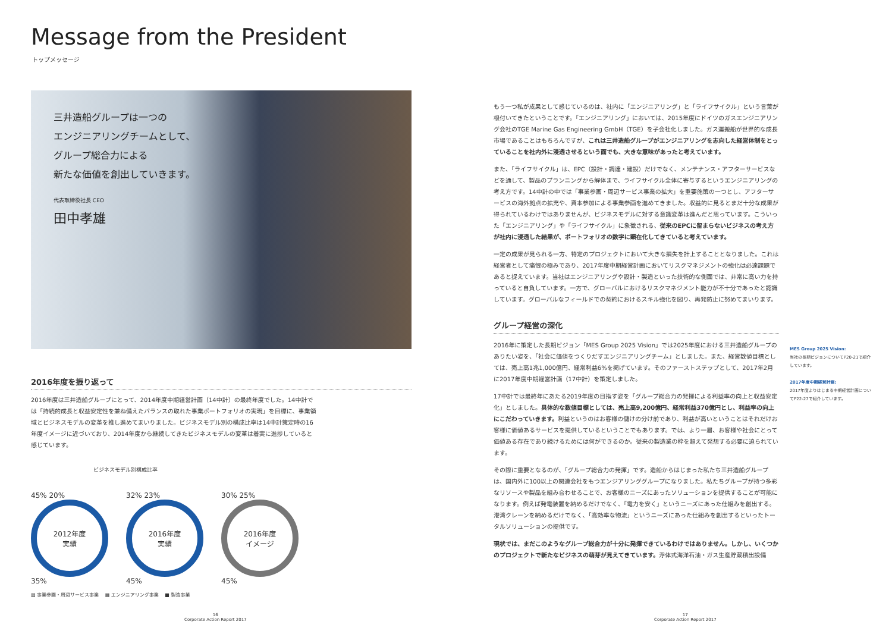Message from the President
トップメッセージ
三井造船グループは一つの
エンジニアリングチームとして、
グループ総合力による
新たな価値を創出していきます。
代表取締役社長 CEO
田中孝雄
2016年度を振り返って
2016年度は三井造船グループにとって、2014年度中期経営計画（14中計）の最終年度でした。14中計では「持続的成長と収益安定性を兼ね備えたバランスの取れた事業ポートフォリオの実現」を目標に、事業領域とビジネスモデルの変革を推し進めてまいりました。ビジネスモデル別の構成比率は14中計策定時の16年度イメージに近づいており、2014年度から継続してきたビジネスモデルの変革は着実に進捗していると感じています。
ビジネスモデル別構成比率
45% 20%
2012年度
実績
35%
32% 23%
2016年度
実績
45%
30% 25%
2016年度
イメージ
45%
▨ 事業参画・周辺サービス事業 　▦ エンジニアリング事業 　■ 製造事業
もう一つ私が成果として感じているのは、社内に「エンジニアリング」と「ライフサイクル」という言葉が根付いてきたということです。「エンジニアリング」においては、2015年度にドイツのガスエンジニアリング会社のTGE Marine Gas Engineering GmbH（TGE）を子会社化しました。ガス運搬船が世界的な成長市場であることはもちろんですが、これは三井造船グループがエンジニアリングを志向した経営体制をとっていることを社内外に浸透させるという面でも、大きな意味があったと考えています。
また、「ライフサイクル」は、EPC（設計・調達・建設）だけでなく、メンテナンス・アフターサービスなどを通して、製品のプランニングから解体まで、ライフサイクル全体に寄与するというエンジニアリングの考え方です。14中計の中では「事業参画・周辺サービス事業の拡大」を重要施策の一つとし、アフターサービスの海外拠点の拡充や、資本参加による事業参画を進めてきました。収益的に見るとまだ十分な成果が得られているわけではありませんが、ビジネスモデルに対する意識変革は進んだと思っています。こういった「エンジニアリング」や「ライフサイクル」に象徴される、従来のEPCに留まらないビジネスの考え方が社内に浸透した結果が、ポートフォリオの数字に顕在化してきていると考えています。
一定の成果が見られる一方、特定のプロジェクトにおいて大きな損失を計上することとなりました。これは経営者として痛恨の極みであり、2017年度中期経営計画においてリスクマネジメントの強化は必達課題であると捉えています。当社はエンジニアリングや設計・製造といった技術的な側面では、非常に高い力を持っていると自負しています。一方で、グローバルにおけるリスクマネジメント能力が不十分であったと認識しています。グローバルなフィールドでの契約におけるスキル強化を図り、再発防止に努めてまいります。
グループ経営の深化
2016年に策定した長期ビジョン「MES Group 2025 Vision」では2025年度における三井造船グループのありたい姿を、「社会に価値をつくりだすエンジニアリングチーム」としました。また、経営数値目標としては、売上高1兆1,000億円、経常利益6%を掲げています。そのファーストステップとして、2017年2月に2017年度中期経営計画（17中計）を策定しました。
17中計では最終年にあたる2019年度の目指す姿を「グループ総合力の発揮による利益率の向上と収益安定化」としました。具体的な数値目標としては、売上高9,200億円、経常利益370億円とし、利益率の向上にこだわっていきます。利益というのはお客様の儲けの分け前であり、利益が高いということはそれだけお客様に価値あるサービスを提供しているということでもあります。では、より一層、お客様や社会にとって価値ある存在であり続けるためには何ができるのか。従来の製造業の枠を超えて発想する必要に迫られています。
その際に重要となるのが、「グループ総合力の発揮」です。造船からはじまった私たち三井造船グループは、国内外に100以上の関連会社をもつエンジアリンググループになりました。私たちグループが持つ多彩なリソースや製品を組み合わせることで、お客様のニーズにあったソリューションを提供することが可能になります。例えば発電装置を納めるだけでなく、「電力を安く」というニーズにあった仕組みを創出する。港湾クレーンを納めるだけでなく、「高効率な物流」というニーズにあった仕組みを創出するといったトータルソリューションの提供です。
現状では、まだこのようなグループ総合力が十分に発揮できているわけではありません。しかし、いくつかのプロジェクトで新たなビジネスの萌芽が見えてきています。浮体式海洋石油・ガス生産貯蔵積出設備
MES Group 2025 Vision:
当社の長期ビジョンについてP20-21で紹介しています。
2017年度中期経営計画:
2017年度よりはじまる中期経営計画についてP22-27で紹介しています。
16
Corporate Action Report 2017
17
Corporate Action Report 2017